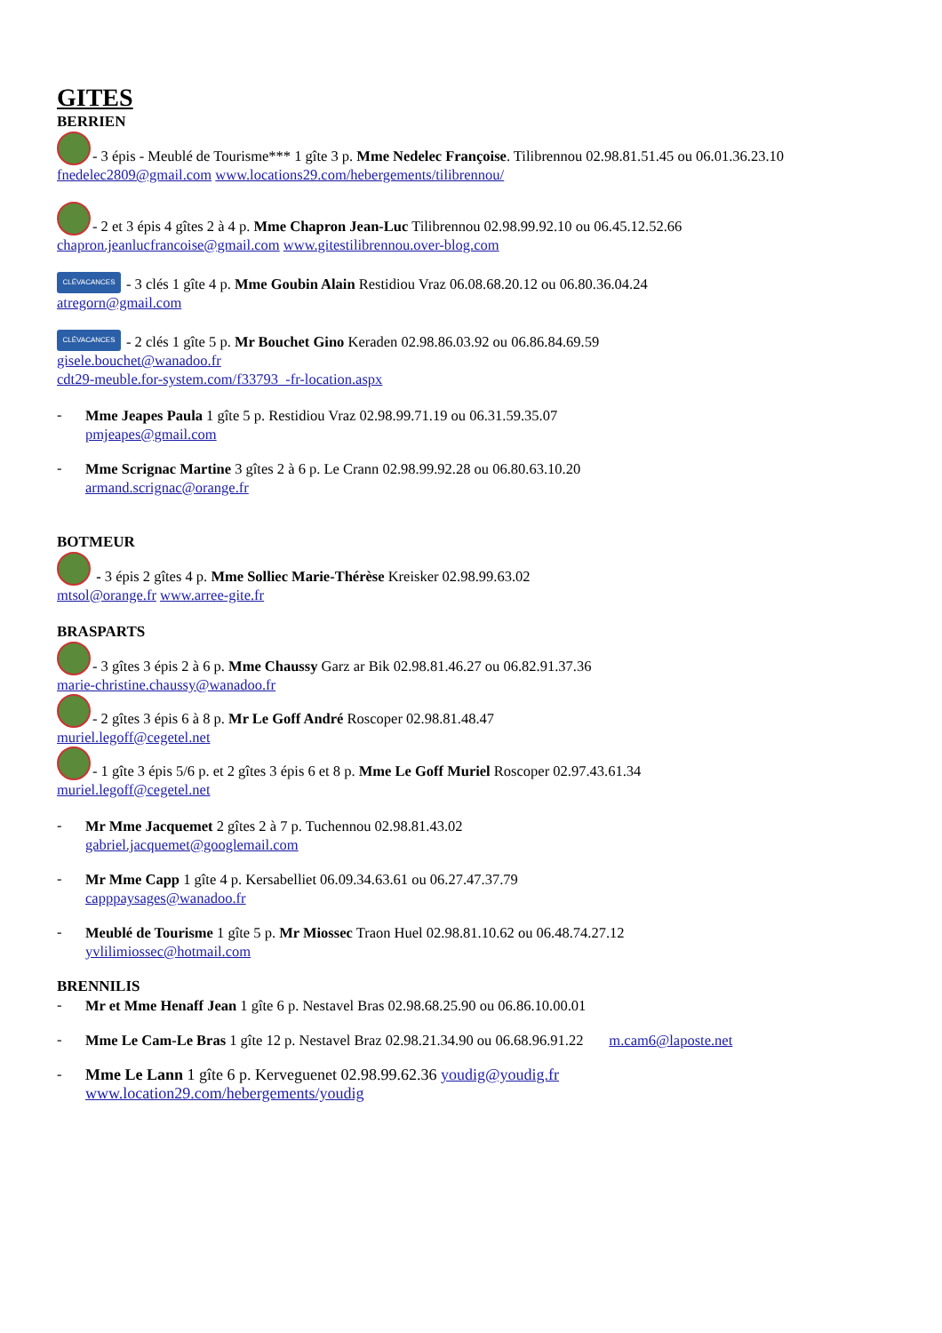GITES
BERRIEN
- 3 épis - Meublé de Tourisme*** 1 gîte 3 p. Mme Nedelec Françoise. Tilibrennou 02.98.81.51.45 ou 06.01.36.23.10
fnedelec2809@gmail.com www.locations29.com/hebergements/tilibrennou/
- 2 et 3 épis 4 gîtes 2 à 4 p. Mme Chapron Jean-Luc Tilibrennou 02.98.99.92.10 ou 06.45.12.52.66
chapron.jeanlucfrancoise@gmail.com www.gitestilibrennou.over-blog.com
CLÉVACANCES - 3 clés 1 gîte 4 p. Mme Goubin Alain Restidiou Vraz 06.08.68.20.12 ou 06.80.36.04.24
atregorn@gmail.com
CLÉVACANCES - 2 clés 1 gîte 5 p. Mr Bouchet Gino Keraden 02.98.86.03.92 ou 06.86.84.69.59
gisele.bouchet@wanadoo.fr
cdt29-meuble.for-system.com/f33793_-fr-location.aspx
-
Mme Jeapes Paula 1 gîte 5 p. Restidiou Vraz 02.98.99.71.19 ou 06.31.59.35.07
pmjeapes@gmail.com
-
Mme Scrignac Martine 3 gîtes 2 à 6 p. Le Crann 02.98.99.92.28 ou 06.80.63.10.20
armand.scrignac@orange.fr
BOTMEUR
- 3 épis 2 gîtes 4 p. Mme Solliec Marie-Thérèse Kreisker 02.98.99.63.02
mtsol@orange.fr www.arree-gite.fr
BRASPARTS
- 3 gîtes 3 épis 2 à 6 p. Mme Chaussy Garz ar Bik 02.98.81.46.27 ou 06.82.91.37.36
marie-christine.chaussy@wanadoo.fr
- 2 gîtes 3 épis 6 à 8 p. Mr Le Goff André Roscoper 02.98.81.48.47
muriel.legoff@cegetel.net
- 1 gîte 3 épis 5/6 p. et 2 gîtes 3 épis 6 et 8 p. Mme Le Goff Muriel Roscoper 02.97.43.61.34
muriel.legoff@cegetel.net
-
Mr Mme Jacquemet 2 gîtes 2 à 7 p. Tuchennou 02.98.81.43.02
gabriel.jacquemet@googlemail.com
-
Mr Mme Capp 1 gîte 4 p. Kersabelliet 06.09.34.63.61 ou 06.27.47.37.79
capppaysages@wanadoo.fr
-
Meublé de Tourisme 1 gîte 5 p. Mr Miossec Traon Huel 02.98.81.10.62 ou 06.48.74.27.12
yvlilimiossec@hotmail.com
BRENNILIS
-
Mr et Mme Henaff Jean 1 gîte 6 p. Nestavel Bras 02.98.68.25.90 ou 06.86.10.00.01
-
Mme Le Cam-Le Bras 1 gîte 12 p. Nestavel Braz 02.98.21.34.90 ou 06.68.96.91.22 m.cam6@laposte.net
-
Mme Le Lann 1 gîte 6 p. Kerveguenet 02.98.99.62.36 youdig@youdig.fr
www.location29.com/hebergements/youdig